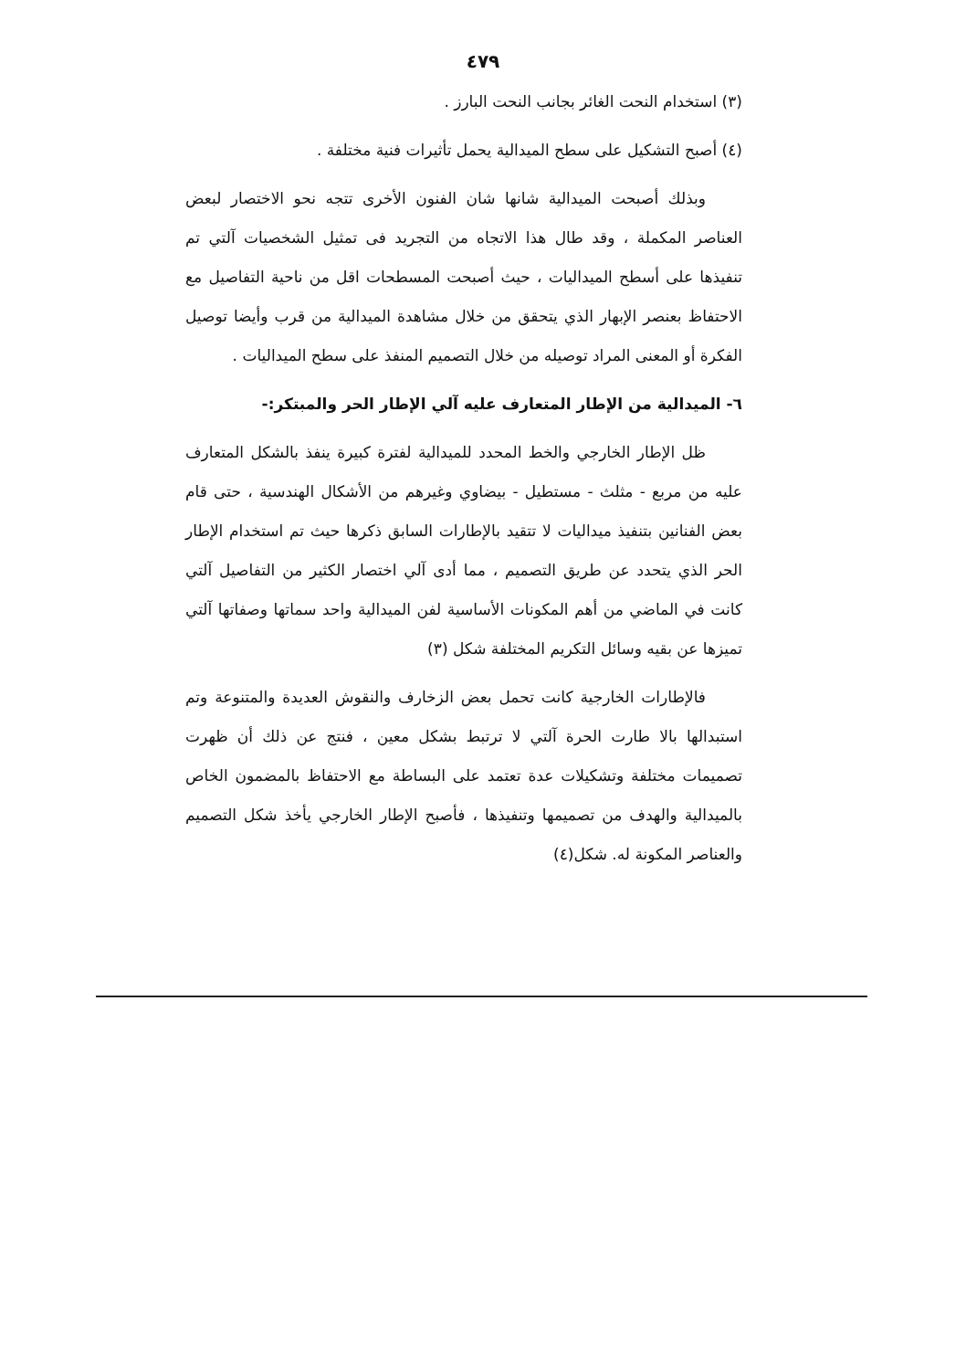٤٧٩
(٣) استخدام النحت الغائر بجانب النحت البارز .
(٤) أصبح التشكيل على سطح الميدالية يحمل تأثيرات فنية مختلفة .
وبذلك أصبحت الميدالية شانها شان الفنون الأخرى تتجه نحو الاختصار لبعض العناصر المكملة ، وقد طال هذا الاتجاه من التجريد فى تمثيل الشخصيات آلتي تم تنفيذها على أسطح الميداليات ، حيث أصبحت المسطحات اقل من ناحية التفاصيل مع الاحتفاظ بعنصر الإبهار الذي يتحقق من خلال مشاهدة الميدالية من قرب وأيضا توصيل الفكرة أو المعنى المراد توصيله من خلال التصميم المنفذ على سطح الميداليات .
٦- الميدالية من الإطار المتعارف عليه آلي الإطار الحر والمبتكر:-
ظل الإطار الخارجي والخط المحدد للميدالية لفترة كبيرة ينفذ بالشكل المتعارف عليه من مربع - مثلث - مستطيل - بيضاوي وغيرهم من الأشكال الهندسية ، حتى قام بعض الفنانين بتنفيذ ميداليات لا تتقيد بالإطارات السابق ذكرها حيث تم استخدام الإطار الحر الذي يتحدد عن طريق التصميم ، مما أدى آلي اختصار الكثير من التفاصيل آلتي كانت في الماضي من أهم المكونات الأساسية لفن الميدالية واحد سماتها وصفاتها آلتي تميزها عن بقيه وسائل التكريم المختلفة شكل (٣)
فالإطارات الخارجية كانت تحمل بعض الزخارف والنقوش العديدة والمتنوعة وتم استبدالها بالا طارت الحرة آلتي لا ترتبط بشكل معين ، فنتج عن ذلك أن ظهرت تصميمات مختلفة وتشكيلات عدة تعتمد على البساطة مع الاحتفاظ بالمضمون الخاص بالميدالية والهدف من تصميمها وتنفيذها ، فأصبح الإطار الخارجي يأخذ شكل التصميم والعناصر المكونة له. شكل(٤)